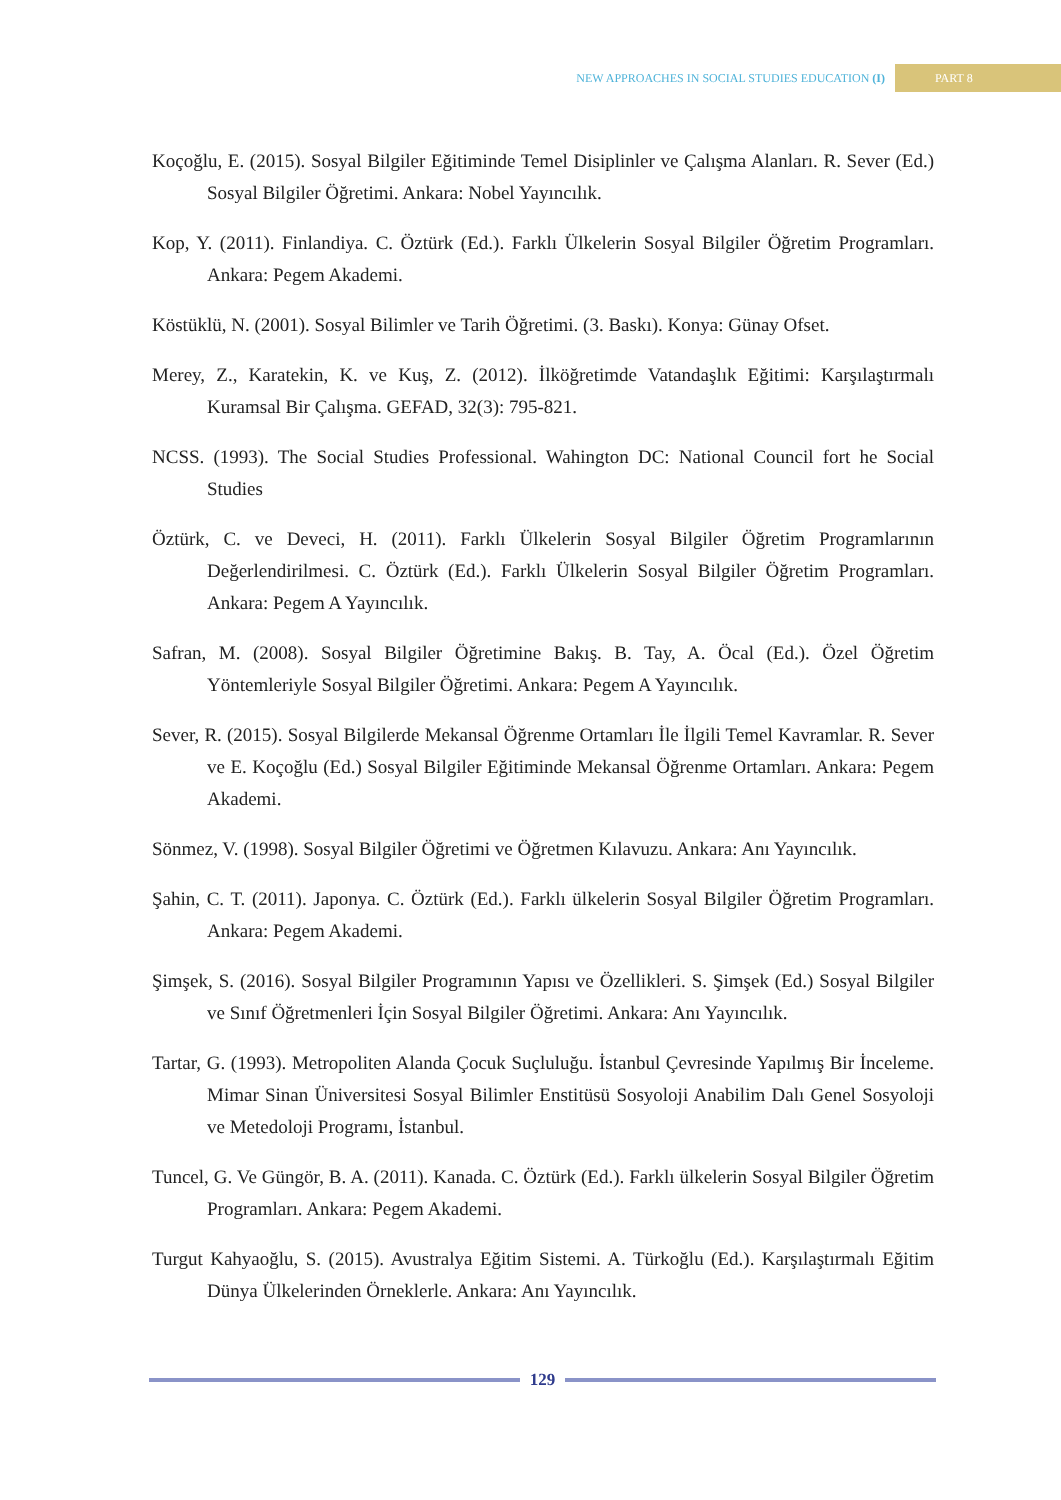NEW APPROACHES IN SOCIAL STUDIES EDUCATION (I) PART 8
Koçoğlu, E. (2015). Sosyal Bilgiler Eğitiminde Temel Disiplinler ve Çalışma Alanları. R. Sever (Ed.) Sosyal Bilgiler Öğretimi. Ankara: Nobel Yayıncılık.
Kop, Y. (2011). Finlandiya. C. Öztürk (Ed.). Farklı Ülkelerin Sosyal Bilgiler Öğretim Programları. Ankara: Pegem Akademi.
Köstüklü, N. (2001). Sosyal Bilimler ve Tarih Öğretimi. (3. Baskı). Konya: Günay Ofset.
Merey, Z., Karatekin, K. ve Kuş, Z. (2012). İlköğretimde Vatandaşlık Eğitimi: Karşılaştırmalı Kuramsal Bir Çalışma. GEFAD, 32(3): 795-821.
NCSS. (1993). The Social Studies Professional. Wahington DC: National Council fort he Social Studies
Öztürk, C. ve Deveci, H. (2011). Farklı Ülkelerin Sosyal Bilgiler Öğretim Programlarının Değerlendirilmesi. C. Öztürk (Ed.). Farklı Ülkelerin Sosyal Bilgiler Öğretim Programları. Ankara: Pegem A Yayıncılık.
Safran, M. (2008). Sosyal Bilgiler Öğretimine Bakış. B. Tay, A. Öcal (Ed.). Özel Öğretim Yöntemleriyle Sosyal Bilgiler Öğretimi. Ankara: Pegem A Yayıncılık.
Sever, R. (2015). Sosyal Bilgilerde Mekansal Öğrenme Ortamları İle İlgili Temel Kavramlar. R. Sever ve E. Koçoğlu (Ed.) Sosyal Bilgiler Eğitiminde Mekansal Öğrenme Ortamları. Ankara: Pegem Akademi.
Sönmez, V. (1998). Sosyal Bilgiler Öğretimi ve Öğretmen Kılavuzu. Ankara: Anı Yayıncılık.
Şahin, C. T. (2011). Japonya. C. Öztürk (Ed.). Farklı ülkelerin Sosyal Bilgiler Öğretim Programları. Ankara: Pegem Akademi.
Şimşek, S. (2016). Sosyal Bilgiler Programının Yapısı ve Özellikleri. S. Şimşek (Ed.) Sosyal Bilgiler ve Sınıf Öğretmenleri İçin Sosyal Bilgiler Öğretimi. Ankara: Anı Yayıncılık.
Tartar, G. (1993). Metropoliten Alanda Çocuk Suçluluğu. İstanbul Çevresinde Yapılmış Bir İnceleme. Mimar Sinan Üniversitesi Sosyal Bilimler Enstitüsü Sosyoloji Anabilim Dalı Genel Sosyoloji ve Metedoloji Programı, İstanbul.
Tuncel, G. Ve Güngör, B. A. (2011). Kanada. C. Öztürk (Ed.). Farklı ülkelerin Sosyal Bilgiler Öğretim Programları. Ankara: Pegem Akademi.
Turgut Kahyaoğlu, S. (2015). Avustralya Eğitim Sistemi. A. Türkoğlu (Ed.). Karşılaştırmalı Eğitim Dünya Ülkelerinden Örneklerle. Ankara: Anı Yayıncılık.
129